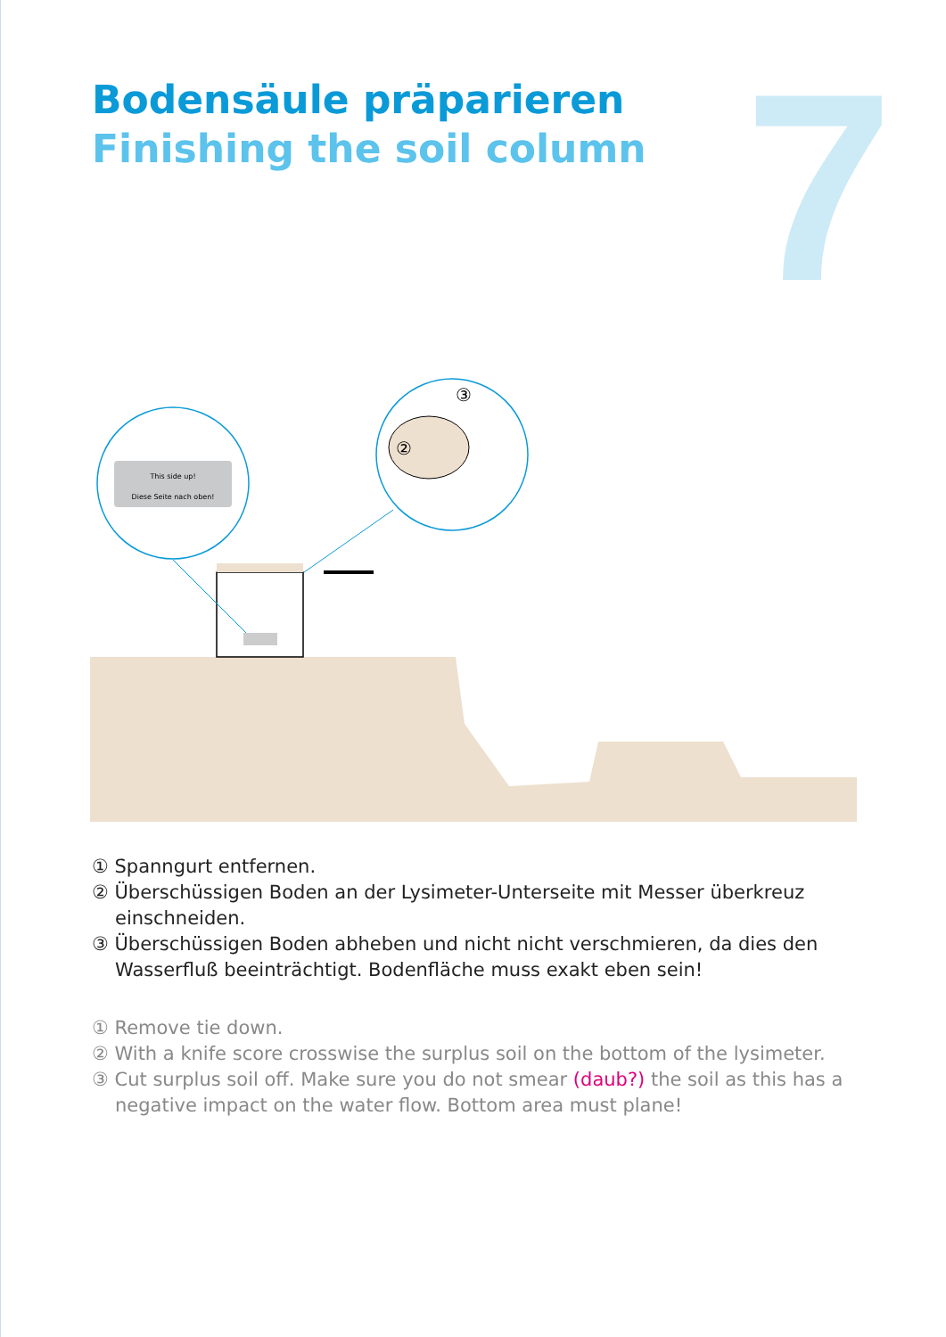7
Bodensäule präparieren
Finishing the soil column
This side up!
Diese Seite nach oben!
③
②
① Spanngurt entfernen.
② Überschüssigen Boden an der Lysimeter-Unterseite mit Messer überkreuz einschneiden.
③ Überschüssigen Boden abheben und nicht nicht verschmieren, da dies den Wasserfluß beeinträchtigt. Bodenfläche muss exakt eben sein!
① Remove tie down.
② With a knife score crosswise the surplus soil on the bottom of the lysimeter.
③ Cut surplus soil off. Make sure you do not smear (daub?) the soil as this has a negative impact on the water flow. Bottom area must plane!